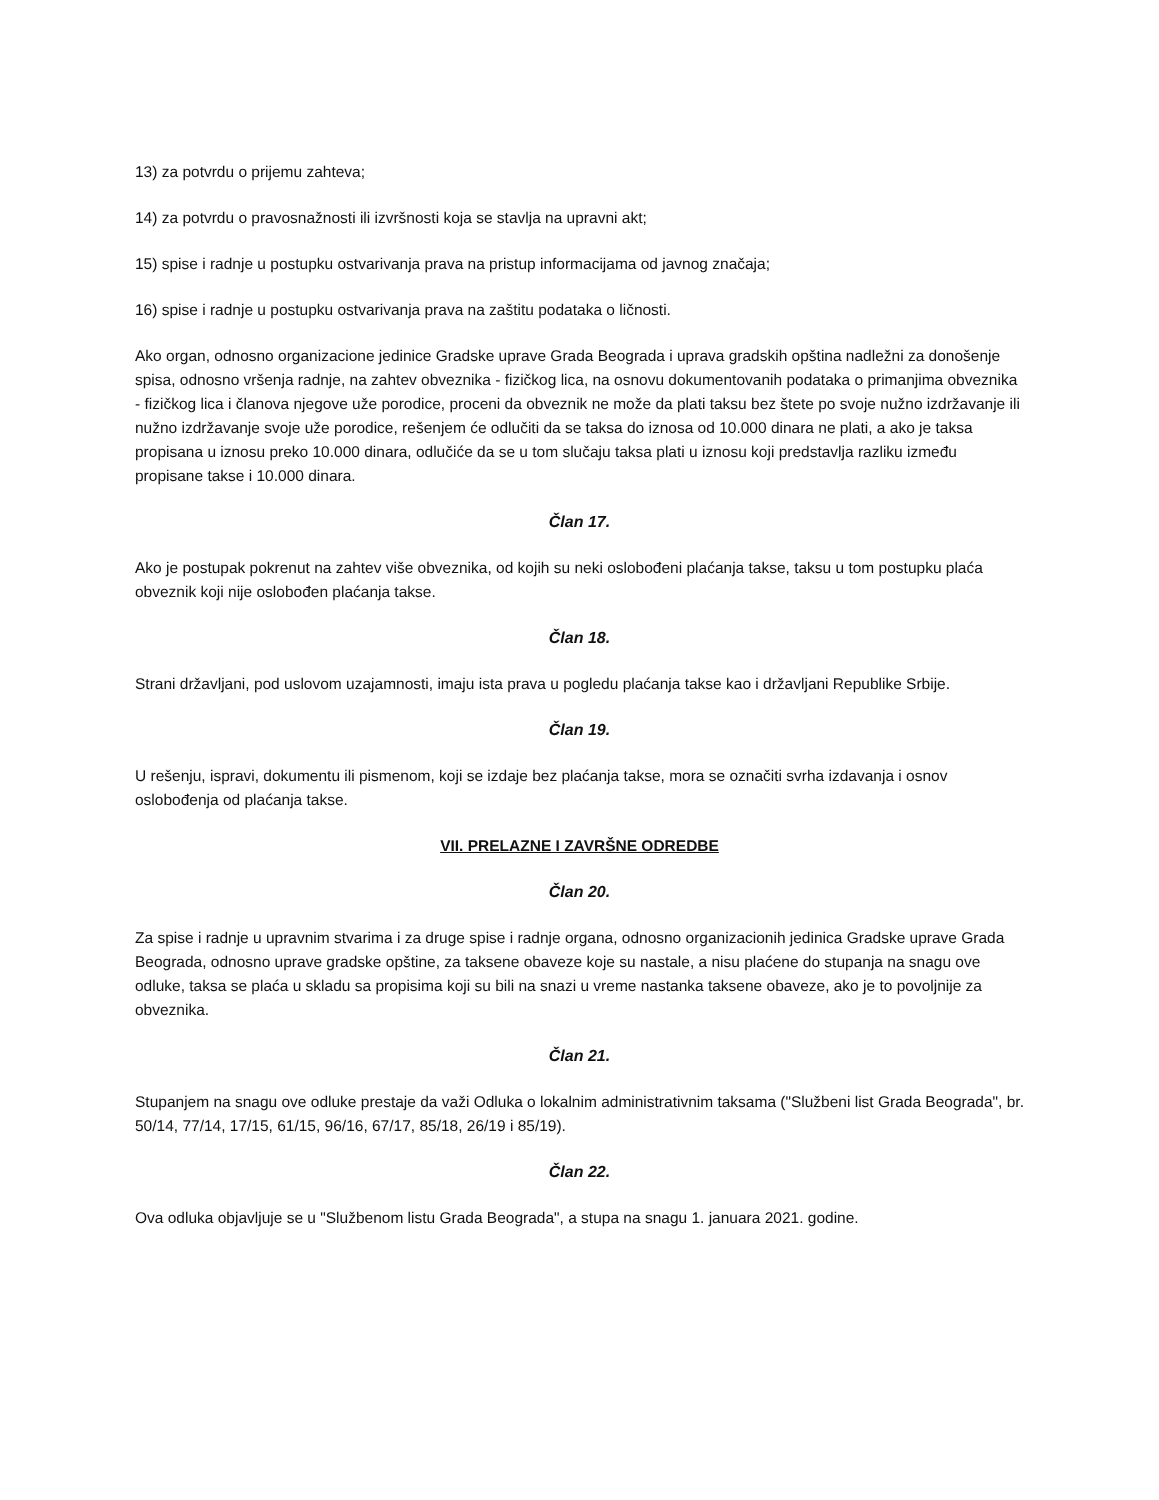13) za potvrdu o prijemu zahteva;
14) za potvrdu o pravosnažnosti ili izvršnosti koja se stavlja na upravni akt;
15) spise i radnje u postupku ostvarivanja prava na pristup informacijama od javnog značaja;
16) spise i radnje u postupku ostvarivanja prava na zaštitu podataka o ličnosti.
Ako organ, odnosno organizacione jedinice Gradske uprave Grada Beograda i uprava gradskih opština nadležni za donošenje spisa, odnosno vršenja radnje, na zahtev obveznika - fizičkog lica, na osnovu dokumentovanih podataka o primanjima obveznika - fizičkog lica i članova njegove uže porodice, proceni da obveznik ne može da plati taksu bez štete po svoje nužno izdržavanje ili nužno izdržavanje svoje uže porodice, rešenjem će odlučiti da se taksa do iznosa od 10.000 dinara ne plati, a ako je taksa propisana u iznosu preko 10.000 dinara, odlučiće da se u tom slučaju taksa plati u iznosu koji predstavlja razliku između propisane takse i 10.000 dinara.
Član 17.
Ako je postupak pokrenut na zahtev više obveznika, od kojih su neki oslobođeni plaćanja takse, taksu u tom postupku plaća obveznik koji nije oslobođen plaćanja takse.
Član 18.
Strani državljani, pod uslovom uzajamnosti, imaju ista prava u pogledu plaćanja takse kao i državljani Republike Srbije.
Član 19.
U rešenju, ispravi, dokumentu ili pismenom, koji se izdaje bez plaćanja takse, mora se označiti svrha izdavanja i osnov oslobođenja od plaćanja takse.
VII. PRELAZNE I ZAVRŠNE ODREDBE
Član 20.
Za spise i radnje u upravnim stvarima i za druge spise i radnje organa, odnosno organizacionih jedinica Gradske uprave Grada Beograda, odnosno uprave gradske opštine, za taksene obaveze koje su nastale, a nisu plaćene do stupanja na snagu ove odluke, taksa se plaća u skladu sa propisima koji su bili na snazi u vreme nastanka taksene obaveze, ako je to povoljnije za obveznika.
Član 21.
Stupanjem na snagu ove odluke prestaje da važi Odluka o lokalnim administrativnim taksama ("Službeni list Grada Beograda", br. 50/14, 77/14, 17/15, 61/15, 96/16, 67/17, 85/18, 26/19 i 85/19).
Član 22.
Ova odluka objavljuje se u "Službenom listu Grada Beograda", a stupa na snagu 1. januara 2021. godine.